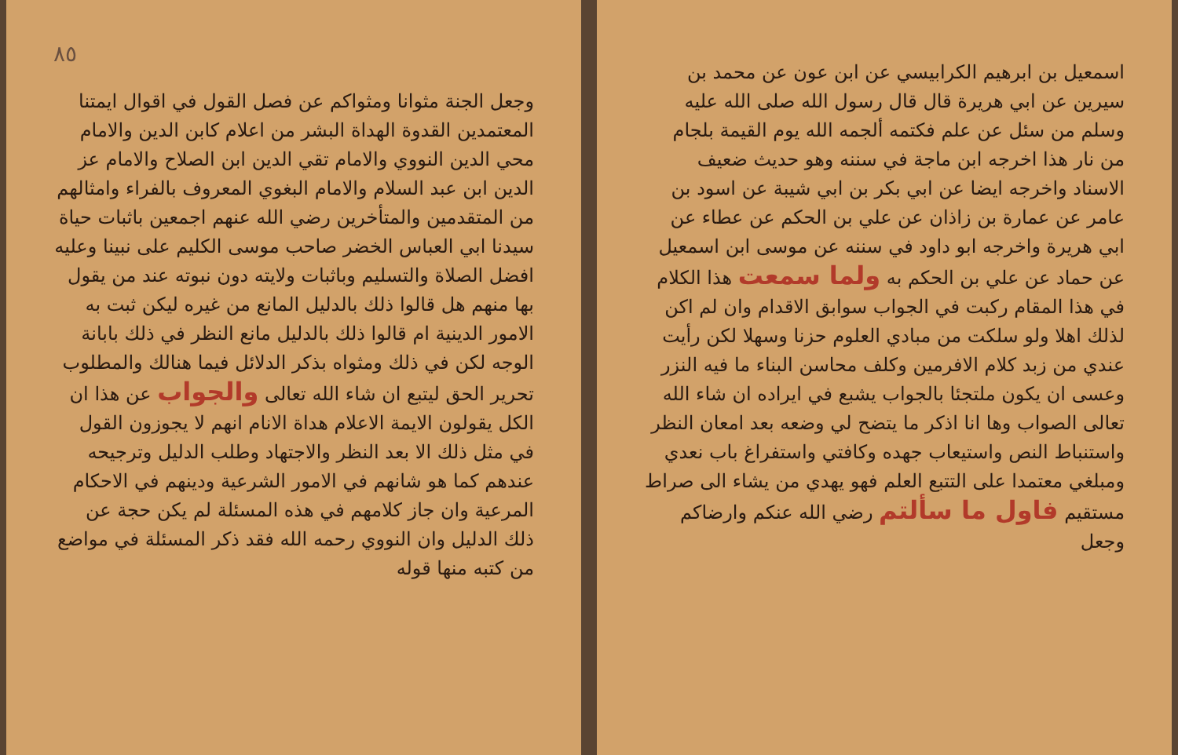اسمعيل بن ابرهيم الكرابيسي عن ابن عون عن محمد بن سيرين عن ابي هريرة قال قال رسول الله صلى الله عليه وسلم من سئل عن علم فكتمه ألجمه الله يوم القيمة بلجام من نار هذا اخرجه ابن ماجة في سننه وهو حديث ضعيف الاسناد واخرجه ايضا عن ابي بكر بن ابي شيبة عن اسود بن عامر عن عمارة بن زاذان عن علي بن الحكم عن عطاء عن ابي هريرة واخرجه ابو داود في سننه عن موسى ابن اسمعيل عن حماد عن علي بن الحكم به ولما سمعت هذا الكلام في هذا المقام ركبت في الجواب سوابق الاقدام وان لم اكن لذلك اهلا ولو سلكت من مبادي العلوم حزنا وسهلا لكن رأيت عندي من زبد كلام الافرمين وكلف محاسن البناء ما فيه النزر وعسى ان يكون ملتجئا بالجواب يشبع في ايراده ان شاء الله تعالى الصواب وها انا اذكر ما يتضح لي وضعه بعد امعان النظر واستنباط النص واستيعاب جهده وكافتي واستفراغ باب نعدي ومبلغي معتمدا على التتبع العلم فهو يهدي من يشاء الى صراط مستقيم فاول ما سألتم رضي الله عنكم وارضاكم وجعل
٨٥
وجعل الجنة مثوانا ومثواكم عن فصل القول في اقوال ايمتنا المعتمدين القدوة الهداة البشر من اعلام كابن الدين والامام محي الدين النووي والامام تقي الدين ابن الصلاح والامام عز الدين ابن عبد السلام والامام البغوي المعروف بالفراء وامثالهم من المتقدمين والمتأخرين رضي الله عنهم اجمعين باثبات حياة سيدنا ابي العباس الخضر صاحب موسى الكليم على نبينا وعليه افضل الصلاة والتسليم وباثبات ولايته دون نبوته عند من يقول بها منهم هل قالوا ذلك بالدليل المانع من غيره ليكن ثبت به الامور الدينية ام قالوا ذلك بالدليل مانع النظر في ذلك بابانة الوجه لكن في ذلك ومثواه بذكر الدلائل فيما هنالك والمطلوب تحرير الحق ليتبع ان شاء الله تعالى والجواب عن هذا ان الكل يقولون الايمة الاعلام هداة الانام انهم لا يجوزون القول في مثل ذلك الا بعد النظر والاجتهاد وطلب الدليل وترجيحه عندهم كما هو شانهم في الامور الشرعية ودينهم في الاحكام المرعية وان جاز كلامهم في هذه المسئلة لم يكن حجة عن ذلك الدليل وان النووي رحمه الله فقد ذكر المسئلة في مواضع من كتبه منها قوله